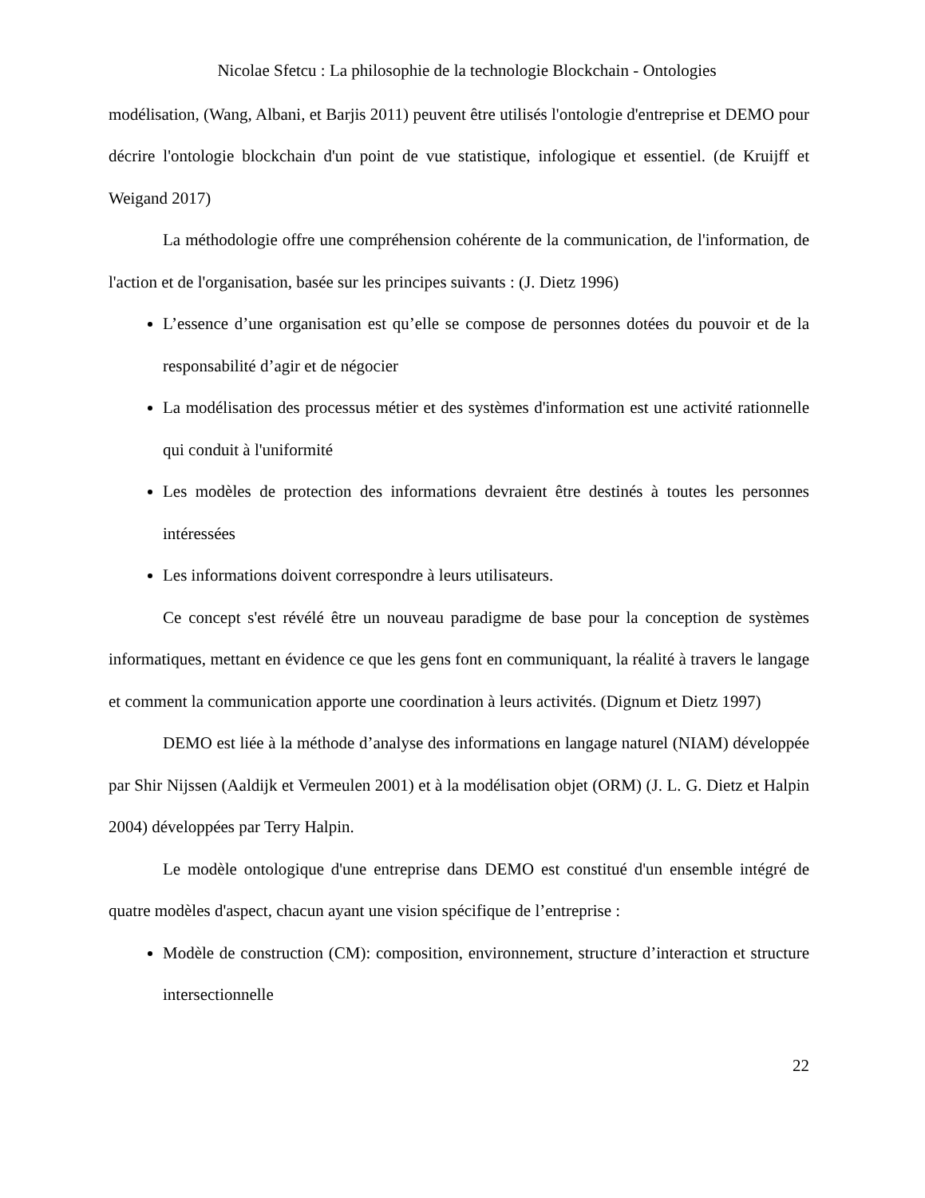Nicolae Sfetcu : La philosophie de la technologie Blockchain - Ontologies
modélisation, (Wang, Albani, et Barjis 2011) peuvent être utilisés l'ontologie d'entreprise et DEMO pour décrire l'ontologie blockchain d'un point de vue statistique, infologique et essentiel. (de Kruijff et Weigand 2017)
La méthodologie offre une compréhension cohérente de la communication, de l'information, de l'action et de l'organisation, basée sur les principes suivants : (J. Dietz 1996)
L’essence d’une organisation est qu’elle se compose de personnes dotées du pouvoir et de la responsabilité d’agir et de négocier
La modélisation des processus métier et des systèmes d'information est une activité rationnelle qui conduit à l'uniformité
Les modèles de protection des informations devraient être destinés à toutes les personnes intéressées
Les informations doivent correspondre à leurs utilisateurs.
Ce concept s'est révélé être un nouveau paradigme de base pour la conception de systèmes informatiques, mettant en évidence ce que les gens font en communiquant, la réalité à travers le langage et comment la communication apporte une coordination à leurs activités. (Dignum et Dietz 1997)
DEMO est liée à la méthode d’analyse des informations en langage naturel (NIAM) développée par Shir Nijssen (Aaldijk et Vermeulen 2001) et à la modélisation objet (ORM) (J. L. G. Dietz et Halpin 2004) développées par Terry Halpin.
Le modèle ontologique d'une entreprise dans DEMO est constitué d'un ensemble intégré de quatre modèles d'aspect, chacun ayant une vision spécifique de l’entreprise :
Modèle de construction (CM): composition, environnement, structure d’interaction et structure intersectionnelle
22